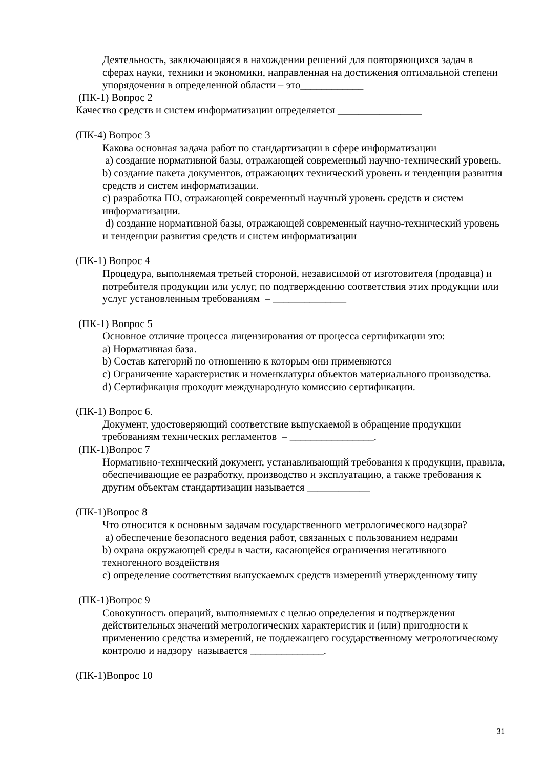Деятельность, заключающаяся в нахождении решений для повторяющихся задач в сферах науки, техники и экономики, направленная на достижения оптимальной степени упорядочения в определенной области – это____________
(ПК-1) Вопрос 2
Качество средств и систем информатизации определяется ________________
(ПК-4) Вопрос 3
Какова основная задача работ по стандартизации в сфере информатизации
a) создание нормативной базы, отражающей современный научно-технический уровень.
b) создание пакета документов, отражающих технический уровень и тенденции развития средств и систем информатизации.
c) разработка ПО, отражающей современный научный уровень средств и систем информатизации.
d) создание нормативной базы, отражающей современный научно-технический уровень и тенденции развития средств и систем информатизации
(ПК-1) Вопрос 4
Процедура, выполняемая третьей стороной, независимой от изготовителя (продавца) и потребителя продукции или услуг, по подтверждению соответствия этих продукции или услуг установленным требованиям – ______________
(ПК-1) Вопрос 5
Основное отличие процесса лицензирования от процесса сертификации это:
a) Нормативная база.
b) Состав категорий по отношению к которым они применяются
c) Ограничение характеристик и номенклатуры объектов материального производства.
d) Сертификация проходит международную комиссию сертификации.
(ПК-1) Вопрос 6.
Документ, удостоверяющий соответствие выпускаемой в обращение продукции требованиям технических регламентов – ________________.
(ПК-1)Вопрос 7
Нормативно-технический документ, устанавливающий требования к продукции, правила, обеспечивающие ее разработку, производство и эксплуатацию, а также требования к другим объектам стандартизации называется ____________
(ПК-1)Вопрос 8
Что относится к основным задачам государственного метрологического надзора?
a) обеспечение безопасного ведения работ, связанных с пользованием недрами
b) охрана окружающей среды в части, касающейся ограничения негативного техногенного воздействия
c) определение соответствия выпускаемых средств измерений утвержденному типу
(ПК-1)Вопрос 9
Совокупность операций, выполняемых с целью определения и подтверждения действительных значений метрологических характеристик и (или) пригодности к применению средства измерений, не подлежащего государственному метрологическому контролю и надзору называется ______________.
(ПК-1)Вопрос 10
31